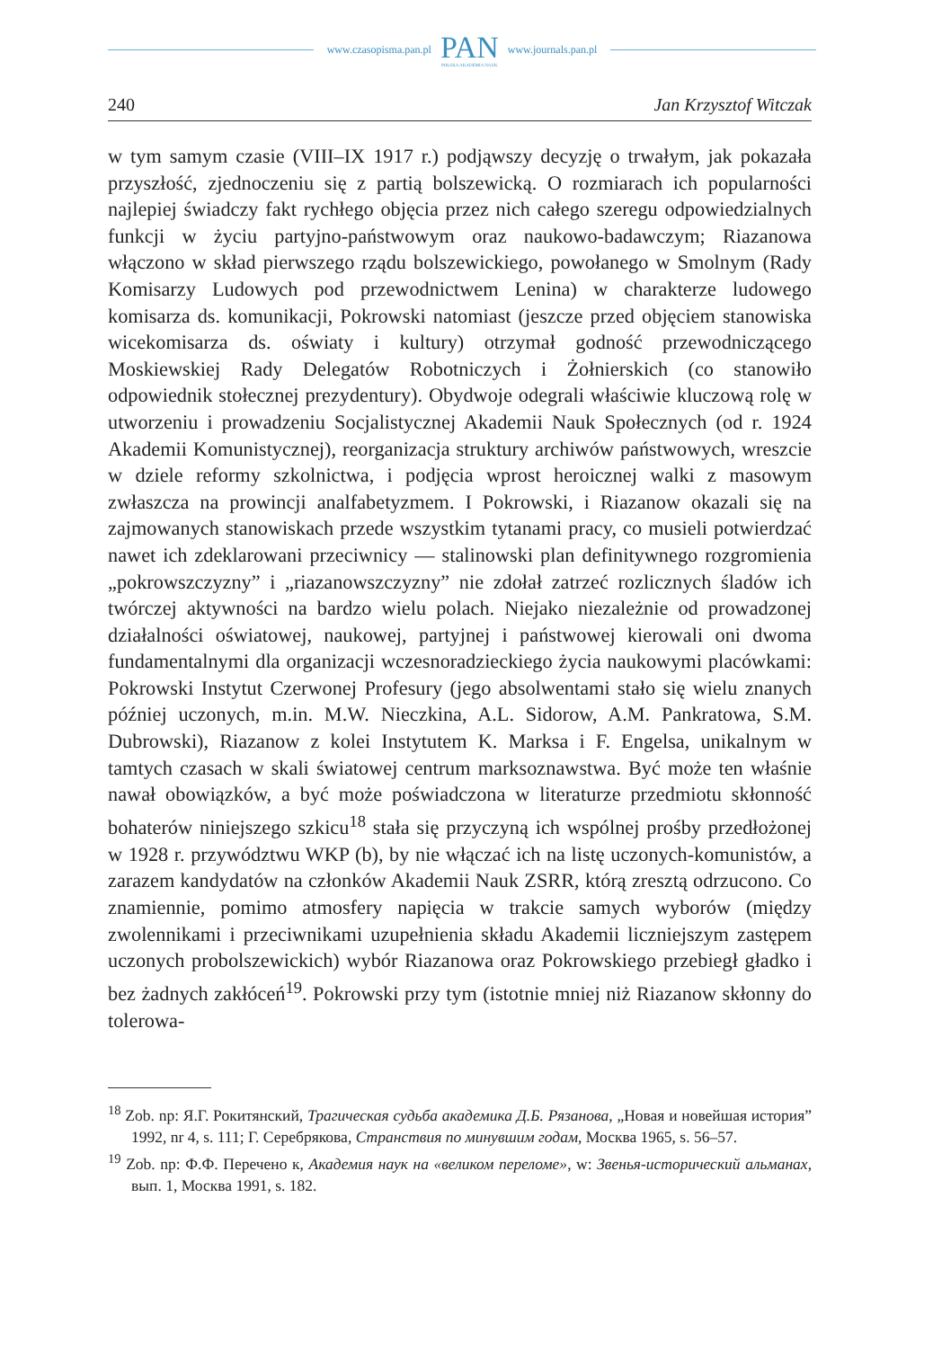www.czasopisma.pan.pl
PAN
POLSKA AKADEMIA NAUK
www.journals.pan.pl
240 Jan Krzysztof Witczak
w tym samym czasie (VIII–IX 1917 r.) podjąwszy decyzję o trwałym, jak pokazała przyszłość, zjednoczeniu się z partią bolszewicką. O rozmiarach ich popularności najlepiej świadczy fakt rychłego objęcia przez nich całego szeregu odpowiedzialnych funkcji w życiu partyjno-państwowym oraz naukowo-badawczym; Riazanowa włączono w skład pierwszego rządu bolszewickiego, powołanego w Smolnym (Rady Komisarzy Ludowych pod przewodnictwem Lenina) w charakterze ludowego komisarza ds. komunikacji, Pokrowski natomiast (jeszcze przed objęciem stanowiska wicekomisarza ds. oświaty i kultury) otrzymał godność przewodniczącego Moskiewskiej Rady Delegatów Robotniczych i Żołnierskich (co stanowiło odpowiednik stołecznej prezydentury). Obydwoje odegrali właściwie kluczową rolę w utworzeniu i prowadzeniu Socjalistycznej Akademii Nauk Społecznych (od r. 1924 Akademii Komunistycznej), reorganizacja struktury archiwów państwowych, wreszcie w dziele reformy szkolnictwa, i podjęcia wprost heroicznej walki z masowym zwłaszcza na prowincji analfabetyzmem. I Pokrowski, i Riazanow okazali się na zajmowanych stanowiskach przede wszystkim tytanami pracy, co musieli potwierdzać nawet ich zdeklarowani przeciwnicy — stalinowski plan definitywnego rozgromienia „pokrowszczyzny” i „riazanowszczyzny” nie zdołał zatrzeć rozlicznych śladów ich twórczej aktywności na bardzo wielu polach. Niejako niezależnie od prowadzonej działalności oświatowej, naukowej, partyjnej i państwowej kierowali oni dwoma fundamentalnymi dla organizacji wczesnoradzieckiego życia naukowymi placówkami: Pokrowski Instytut Czerwonej Profesury (jego absolwentami stało się wielu znanych później uczonych, m.in. M.W. Nieczkina, A.L. Sidorow, A.M. Pankratowa, S.M. Dubrowski), Riazanow z kolei Instytutem K. Marksa i F. Engelsa, unikalnym w tamtych czasach w skali światowej centrum marksoznawstwa. Być może ten właśnie nawał obowiązków, a być może poświadczona w literaturze przedmiotu skłonność bohaterów niniejszego szkicu<sup>18</sup> stała się przyczyną ich wspólnej prośby przedłożonej w 1928 r. przywództwu WKP (b), by nie włączać ich na listę uczonych-komunistów, a zarazem kandydatów na członków Akademii Nauk ZSRR, którą zresztą odrzucono. Co znamiennie, pomimo atmosfery napięcia w trakcie samych wyborów (między zwolennikami i przeciwnikami uzupełnienia składu Akademii liczniejszym zastępem uczonych probolszewickich) wybór Riazanowa oraz Pokrowskiego przebiegł gładko i bez żadnych zakłóceń<sup>19</sup>. Pokrowski przy tym (istotnie mniej niż Riazanow skłonny do tolerowa-
<sup>18</sup> Zob. np: Я.Г. Рокитянский, Трагическая судьба академика Д.Б. Рязанова, „Новая и новейшая история” 1992, nr 4, s. 111; Г. Серебрякова, Странствия по минувшим годам, Москва 1965, s. 56–57.
<sup>19</sup> Zob. np: Ф.Ф. Перечено к, Академия наук на «великом переломе», w: Звенья-исторический альманах, вып. 1, Москва 1991, s. 182.